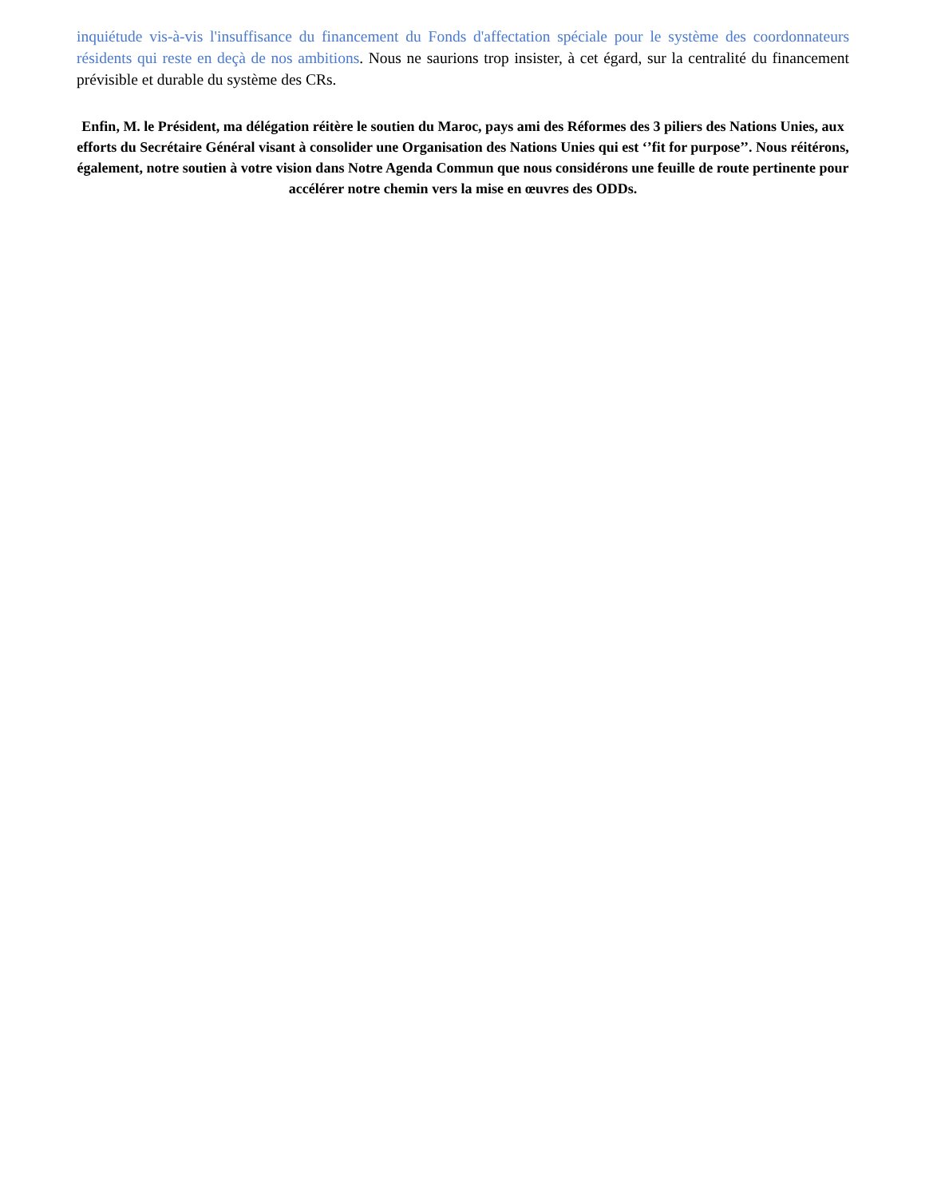inquiétude vis-à-vis l'insuffisance du financement du Fonds d'affectation spéciale pour le système des coordonnateurs résidents qui reste en deçà de nos ambitions. Nous ne saurions trop insister, à cet égard, sur la centralité du financement prévisible et durable du système des CRs.
Enfin, M. le Président, ma délégation réitère le soutien du Maroc, pays ami des Réformes des 3 piliers des Nations Unies, aux efforts du Secrétaire Général visant à consolider une Organisation des Nations Unies qui est ‘’fit for purpose’’. Nous réitérons, également, notre soutien à votre vision dans Notre Agenda Commun que nous considérons une feuille de route pertinente pour accélérer notre chemin vers la mise en œuvres des ODDs.